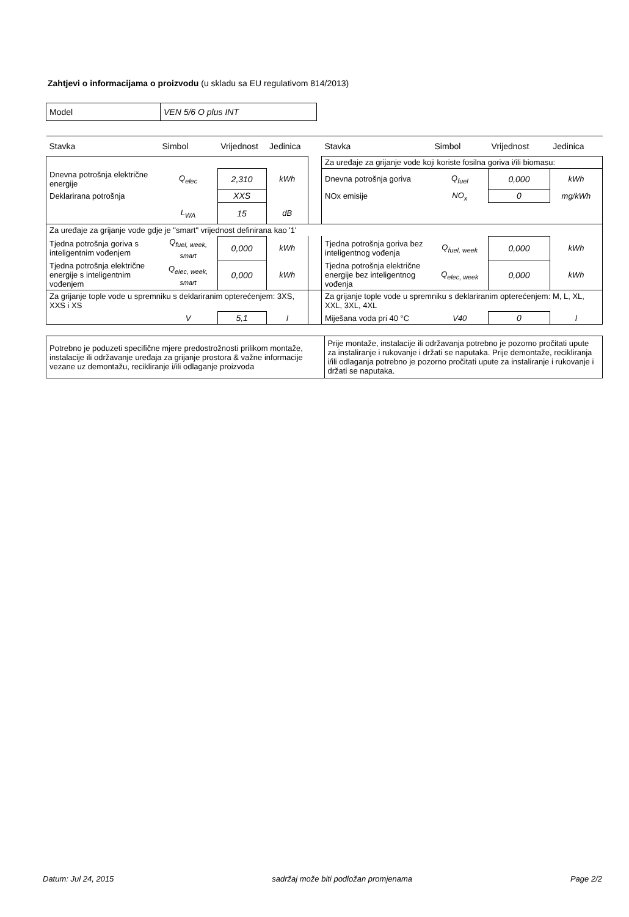Zahtjevi o informacijama o proizvodu (u skladu sa EU regulativom 814/2013)
| Model | VEN 5/6 O plus INT |
| Stavka | Simbol | Vrijednost | Jedinica | | Stavka | Simbol | Vrijednost | Jedinica |
| --- | --- | --- | --- | --- | --- | --- | --- | --- |
| | | | | | Za uređaje za grijanje vode koji koriste fosilna goriva i/ili biomasu: | | | |
| Dnevna potrošnja električne energije | Q<sub>elec</sub> | 2,310 | kWh | | Dnevna potrošnja goriva | Q<sub>fuel</sub> | 0,000 | kWh |
| Deklarirana potrošnja | | XXS | | | NOx emisije | NO<sub>x</sub> | 0 | mg/kWh |
| | L<sub>WA</sub> | 15 | dB | | | | | |
| Za uređaje za grijanje vode gdje je "smart" vrijednost definirana kao '1' | | | | | | | | |
| Tjedna potrošnja goriva s inteligentnim vođenjem | Q<sub>fuel, week, smart</sub> | 0,000 | kWh | | Tjedna potrošnja goriva bez inteligentnog vođenja | Q<sub>fuel, week</sub> | 0,000 | kWh |
| Tjedna potrošnja električne energije s inteligentnim vođenjem | Q<sub>elec, week, smart</sub> | 0,000 | kWh | | Tjedna potrošnja električne energije bez inteligentnog vođenja | Q<sub>elec, week</sub> | 0,000 | kWh |
| Za grijanje tople vode u spremniku s deklariranim opterećenjem: 3XS, XXS i XS | | | | | Za grijanje tople vode u spremniku s deklariranim opterećenjem: M, L, XL, XXL, 3XL, 4XL | | | |
| | V | 5,1 | l | | Miješana voda pri 40 °C | V40 | 0 | l |
| Potrebno je poduzeti specifične mjere predostrožnosti prilikom montaže, instalacije ili održavanje uređaja za grijanje prostora & važne informacije vezane uz demontažu, recikliranje i/ili odlaganje proizvoda | Prije montaže, instalacije ili održavanja potrebno je pozorno pročitati upute za instaliranje i rukovanje i držati se naputaka. Prije demontaže, recikliranja i/ili odlaganja potrebno je pozorno pročitati upute za instaliranje i rukovanje i držati se naputaka. |
Datum: Jul 24, 2015 sadržaj može biti podložan promjenama Page 2/2